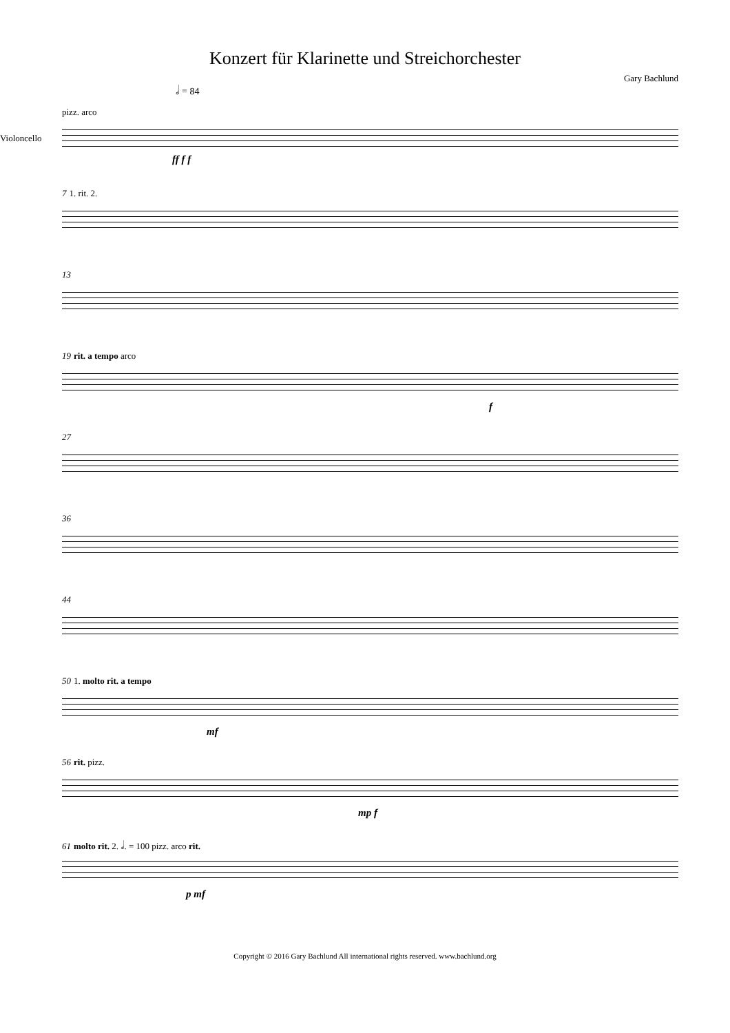Konzert für Klarinette und Streichorchester
Gary Bachlund
𝅗𝅥 = 84
pizz. arco
Violoncello
ff f f
7 1. rit. 2.
13
19 rit. a tempo arco
f
27
36
44
50 1. molto rit. a tempo
mf
56 rit. pizz.
mp f
61 molto rit. 2. 𝅗𝅥. = 100 pizz. arco rit.
p mf
Copyright © 2016 Gary Bachlund All international rights reserved. www.bachlund.org